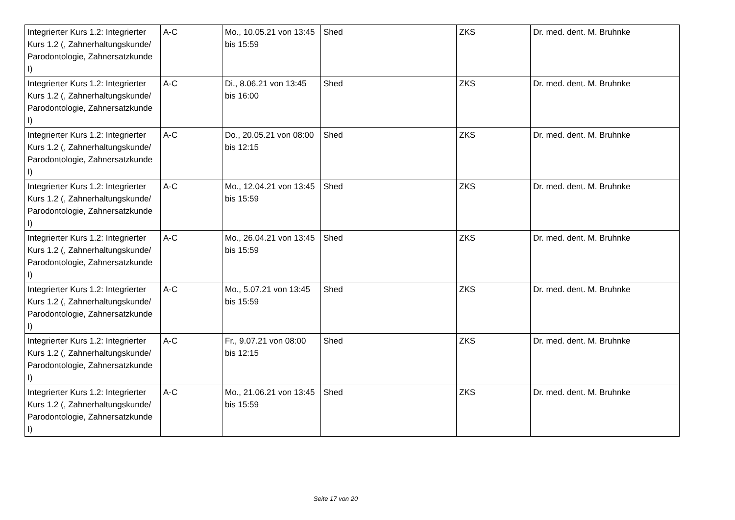| Integrierter Kurs 1.2: Integrierter Kurs 1.2 (, Zahnerhaltungskunde/ Parodontologie, Zahnersatzkunde I) | A-C | Mo., 10.05.21 von 13:45 bis 15:59 | Shed | ZKS | Dr. med. dent. M. Bruhnke |
| Integrierter Kurs 1.2: Integrierter Kurs 1.2 (, Zahnerhaltungskunde/ Parodontologie, Zahnersatzkunde I) | A-C | Di., 8.06.21 von 13:45 bis 16:00 | Shed | ZKS | Dr. med. dent. M. Bruhnke |
| Integrierter Kurs 1.2: Integrierter Kurs 1.2 (, Zahnerhaltungskunde/ Parodontologie, Zahnersatzkunde I) | A-C | Do., 20.05.21 von 08:00 bis 12:15 | Shed | ZKS | Dr. med. dent. M. Bruhnke |
| Integrierter Kurs 1.2: Integrierter Kurs 1.2 (, Zahnerhaltungskunde/ Parodontologie, Zahnersatzkunde I) | A-C | Mo., 12.04.21 von 13:45 bis 15:59 | Shed | ZKS | Dr. med. dent. M. Bruhnke |
| Integrierter Kurs 1.2: Integrierter Kurs 1.2 (, Zahnerhaltungskunde/ Parodontologie, Zahnersatzkunde I) | A-C | Mo., 26.04.21 von 13:45 bis 15:59 | Shed | ZKS | Dr. med. dent. M. Bruhnke |
| Integrierter Kurs 1.2: Integrierter Kurs 1.2 (, Zahnerhaltungskunde/ Parodontologie, Zahnersatzkunde I) | A-C | Mo., 5.07.21 von 13:45 bis 15:59 | Shed | ZKS | Dr. med. dent. M. Bruhnke |
| Integrierter Kurs 1.2: Integrierter Kurs 1.2 (, Zahnerhaltungskunde/ Parodontologie, Zahnersatzkunde I) | A-C | Fr., 9.07.21 von 08:00 bis 12:15 | Shed | ZKS | Dr. med. dent. M. Bruhnke |
| Integrierter Kurs 1.2: Integrierter Kurs 1.2 (, Zahnerhaltungskunde/ Parodontologie, Zahnersatzkunde I) | A-C | Mo., 21.06.21 von 13:45 bis 15:59 | Shed | ZKS | Dr. med. dent. M. Bruhnke |
Seite 17 von 20